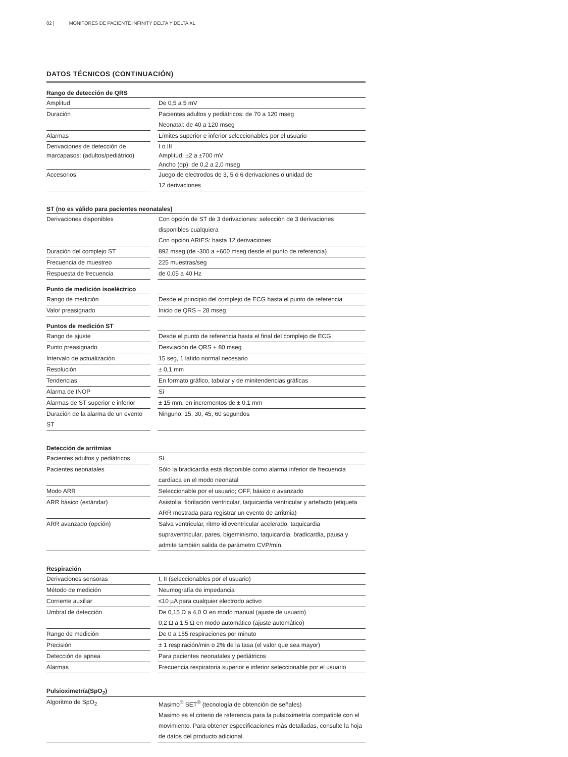02 | MONITORES DE PACIENTE INFINITY DELTA Y DELTA XL
DATOS TÉCNICOS (CONTINUACIÓN)
| Rango de detección de QRS | | |
| --- | --- | --- |
| Amplitud | | De 0,5 a 5 mV |
| Duración | | Pacientes adultos y pediátricos: de 70 a 120 mseg Neonatal: de 40 a 120 mseg |
| Alarmas | | Límites superior e inferior seleccionables por el usuario |
| Derivaciones de detección de marcapasos: (adultos/pediátrico) | | I o III Amplitud: ±2 a ±700 mV Ancho (dp): de 0,2 a 2,0 mseg |
| Accesorios | | Juego de electrodos de 3, 5 ó 6 derivaciones o unidad de 12 derivaciones |
| ST (no es válido para pacientes neonatales) | | |
| --- | --- | --- |
| Derivaciones disponibles | | Con opción de ST de 3 derivaciones: selección de 3 derivaciones disponibles cualquiera Con opción ARIES: hasta 12 derivaciones |
| Duración del complejo ST | | 892 mseg (de -300 a +600 mseg desde el punto de referencia) |
| Frecuencia de muestreo | | 225 muestras/seg |
| Respuesta de frecuencia | | de 0,05 a 40 Hz |
| Punto de medición isoeléctrico | | |
| --- | --- | --- |
| Rango de medición | | Desde el principio del complejo de ECG hasta el punto de referencia |
| Valor preasignado | | Inicio de QRS – 28 mseg |
| Puntos de medición ST | | |
| --- | --- | --- |
| Rango de ajuste | | Desde el punto de referencia hasta el final del complejo de ECG |
| Punto preasignado | | Desviación de QRS + 80 mseg |
| Intervalo de actualización | | 15 seg, 1 latido normal necesario |
| Resolución | | ± 0,1 mm |
| Tendencias | | En formato gráfico, tabular y de minitendencias gráficas |
| Alarma de INOP | | Sí |
| Alarmas de ST superior e inferior | | ± 15 mm, en incrementos de ± 0,1 mm |
| Duración de la alarma de un evento ST | | Ninguno, 15, 30, 45, 60 segundos |
| Detección de arritmias | | |
| --- | --- | --- |
| Pacientes adultos y pediátricos | | Sí |
| Pacientes neonatales | | Sólo la bradicardia está disponible como alarma inferior de frecuencia cardíaca en el modo neonatal |
| Modo ARR | | Seleccionable por el usuario; OFF, básico o avanzado |
| ARR básico (estándar) | | Asistolia, fibrilación ventricular, taquicardia ventricular y artefacto (etiqueta ARR mostrada para registrar un evento de arritmia) |
| ARR avanzado (opción) | | Salva ventricular, ritmo idioventricular acelerado, taquicardia supraventricular, pares, bigeminismo, taquicardia, bradicardia, pausa y admite también salida de parámetro CVP/mín. |
| Respiración | | |
| --- | --- | --- |
| Derivaciones sensoras | | I, II (seleccionables por el usuario) |
| Método de medición | | Neumografía de impedancia |
| Corriente auxiliar | | ≤10 µA para cualquier electrodo activo |
| Umbral de detección | | De 0,15 Ω a 4,0 Ω en modo manual (ajuste de usuario) 0,2 Ω a 1,5 Ω en modo automático (ajuste automático) |
| Rango de medición | | De 0 a 155 respiraciones por minuto |
| Precisión | | ± 1 respiración/min o 2% de la tasa (el valor que sea mayor) |
| Detección de apnea | | Para pacientes neonatales y pediátricos |
| Alarmas | | Frecuencia respiratoria superior e inferior seleccionable por el usuario |
| Pulsioximetría(SpO<sub>2</sub>) | | |
| --- | --- | --- |
| Algoritmo de SpO<sub>2</sub> | | Masimo<sup>®</sup> SET<sup>®</sup> (tecnología de obtención de señales) Masimo es el criterio de referencia para la pulsioximetría compatible con el movimiento. Para obtener especificaciones más detalladas, consulte la hoja de datos del producto adicional. |